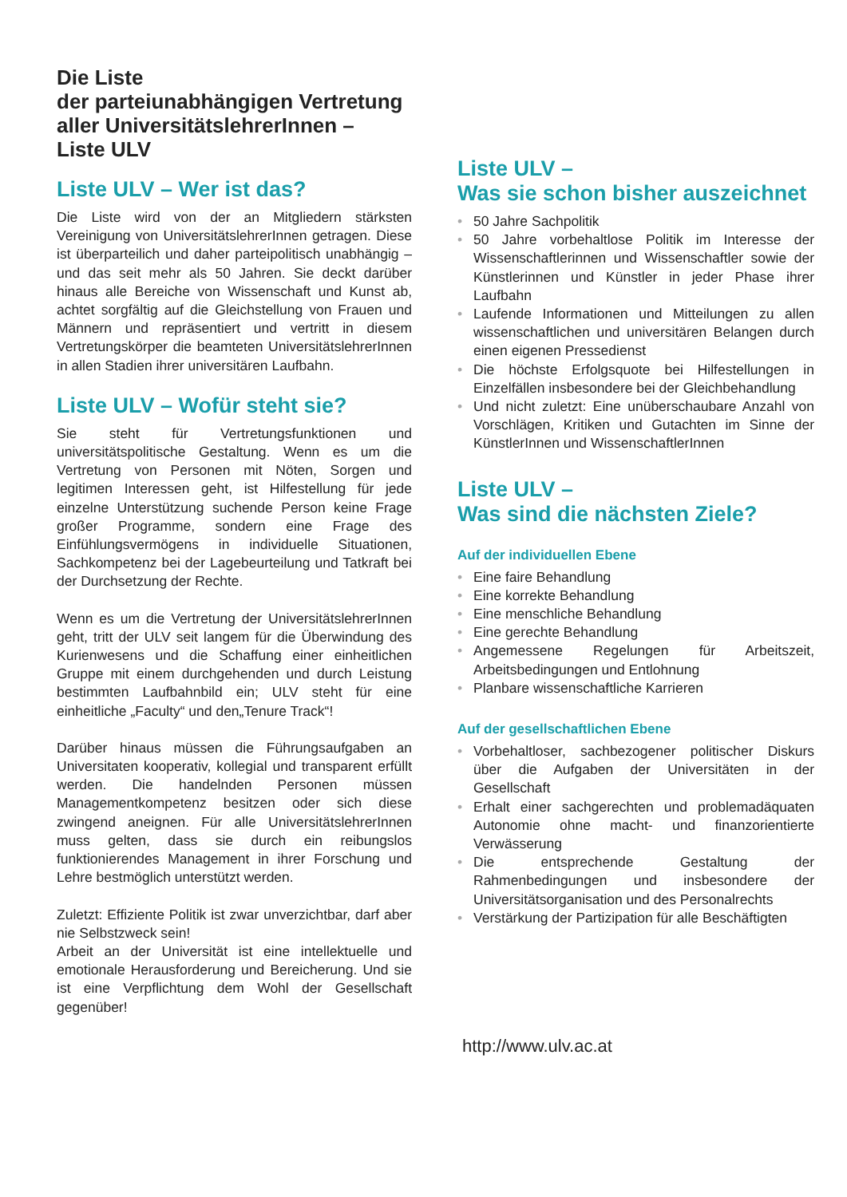Die Liste
der parteiunabhängigen Vertretung aller UniversitätslehrerInnen –
Liste ULV
Liste ULV – Wer ist das?
Die Liste wird von der an Mitgliedern stärksten Vereinigung von UniversitätslehrerInnen getragen. Diese ist überparteilich und daher parteipolitisch unabhängig – und das seit mehr als 50 Jahren. Sie deckt darüber hinaus alle Bereiche von Wissenschaft und Kunst ab, achtet sorgfältig auf die Gleichstellung von Frauen und Männern und repräsentiert und vertritt in diesem Vertretungskörper die beamteten UniversitätslehrerInnen in allen Stadien ihrer universitären Laufbahn.
Liste ULV – Wofür steht sie?
Sie steht für Vertretungsfunktionen und universitätspolitische Gestaltung. Wenn es um die Vertretung von Personen mit Nöten, Sorgen und legitimen Interessen geht, ist Hilfestellung für jede einzelne Unterstützung suchende Person keine Frage großer Programme, sondern eine Frage des Einfühlungsvermögens in individuelle Situationen, Sachkompetenz bei der Lagebeurteilung und Tatkraft bei der Durchsetzung der Rechte.
Wenn es um die Vertretung der UniversitätslehrerInnen geht, tritt der ULV seit langem für die Überwindung des Kurienwesens und die Schaffung einer einheitlichen Gruppe mit einem durchgehenden und durch Leistung bestimmten Laufbahnbild ein; ULV steht für eine einheitliche „Faculty“ und den„Tenure Track“!
Darüber hinaus müssen die Führungsaufgaben an Universitaten kooperativ, kollegial und transparent erfüllt werden. Die handelnden Personen müssen Managementkompetenz besitzen oder sich diese zwingend aneignen. Für alle UniversitätslehrerInnen muss gelten, dass sie durch ein reibungslos funktionierendes Management in ihrer Forschung und Lehre bestmöglich unterstützt werden.
Zuletzt: Effiziente Politik ist zwar unverzichtbar, darf aber nie Selbstzweck sein!
Arbeit an der Universität ist eine intellektuelle und emotionale Herausforderung und Bereicherung. Und sie ist eine Verpflichtung dem Wohl der Gesellschaft gegenüber!
Liste ULV –
Was sie schon bisher auszeichnet
• 50 Jahre Sachpolitik
• 50 Jahre vorbehaltlose Politik im Interesse der Wissenschaftlerinnen und Wissenschaftler sowie der Künstlerinnen und Künstler in jeder Phase ihrer Laufbahn
• Laufende Informationen und Mitteilungen zu allen wissenschaftlichen und universitären Belangen durch einen eigenen Pressedienst
• Die höchste Erfolgsquote bei Hilfestellungen in Einzelfällen insbesondere bei der Gleichbehandlung
• Und nicht zuletzt: Eine unüberschaubare Anzahl von Vorschlägen, Kritiken und Gutachten im Sinne der KünstlerInnen und WissenschaftlerInnen
Liste ULV –
Was sind die nächsten Ziele?
Auf der individuellen Ebene
• Eine faire Behandlung
• Eine korrekte Behandlung
• Eine menschliche Behandlung
• Eine gerechte Behandlung
• Angemessene Regelungen für Arbeitszeit, Arbeitsbedingungen und Entlohnung
• Planbare wissenschaftliche Karrieren
Auf der gesellschaftlichen Ebene
• Vorbehaltloser, sachbezogener politischer Diskurs über die Aufgaben der Universitäten in der Gesellschaft
• Erhalt einer sachgerechten und problemadäquaten Autonomie ohne macht- und finanzorientierte Verwässerung
• Die entsprechende Gestaltung der Rahmenbedingungen und insbesondere der Universitätsorganisation und des Personalrechts
• Verstärkung der Partizipation für alle Beschäftigten
http://www.ulv.ac.at